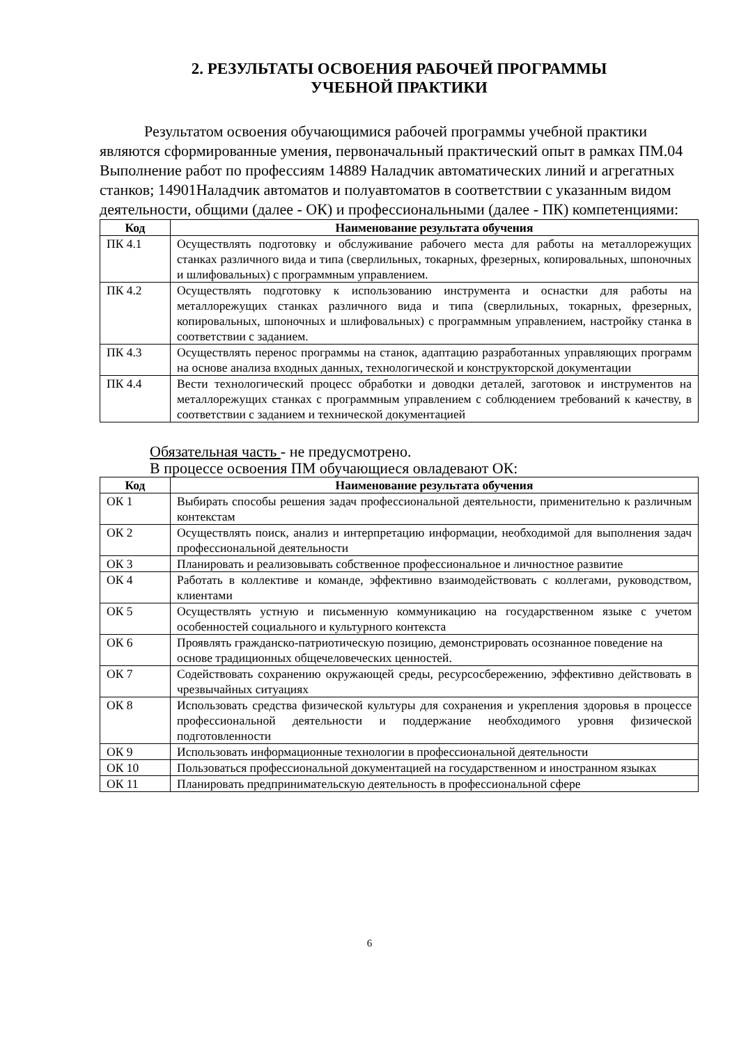2. РЕЗУЛЬТАТЫ ОСВОЕНИЯ РАБОЧЕЙ ПРОГРАММЫ
УЧЕБНОЙ ПРАКТИКИ
Результатом освоения обучающимися рабочей программы учебной практики являются сформированные умения, первоначальный практический опыт в рамках ПМ.04 Выполнение работ по профессиям 14889 Наладчик автоматических линий и агрегатных станков; 14901Наладчик автоматов и полуавтоматов в соответствии с указанным видом деятельности, общими (далее - ОК) и профессиональными (далее - ПК) компетенциями:
| Код | Наименование результата обучения |
| --- | --- |
| ПК 4.1 | Осуществлять подготовку и обслуживание рабочего места для работы на металлорежущих станках различного вида и типа (сверлильных, токарных, фрезерных, копировальных, шпоночных и шлифовальных) с программным управлением. |
| ПК 4.2 | Осуществлять подготовку к использованию инструмента и оснастки для работы на металлорежущих станках различного вида и типа (сверлильных, токарных, фрезерных, копировальных, шпоночных и шлифовальных) с программным управлением, настройку станка в соответствии с заданием. |
| ПК 4.3 | Осуществлять перенос программы на станок, адаптацию разработанных управляющих программ на основе анализа входных данных, технологической и конструкторской документации |
| ПК 4.4 | Вести технологический процесс обработки и доводки деталей, заготовок и инструментов на металлорежущих станках с программным управлением с соблюдением требований к качеству, в соответствии с заданием и технической документацией |
Обязательная часть - не предусмотрено.
В процессе освоения ПМ обучающиеся овладевают ОК:
| Код | Наименование результата обучения |
| --- | --- |
| ОК 1 | Выбирать способы решения задач профессиональной деятельности, применительно к различным контекстам |
| ОК 2 | Осуществлять поиск, анализ и интерпретацию информации, необходимой для выполнения задач профессиональной деятельности |
| ОК 3 | Планировать и реализовывать собственное профессиональное и личностное развитие |
| ОК 4 | Работать в коллективе и команде, эффективно взаимодействовать с коллегами, руководством, клиентами |
| ОК 5 | Осуществлять устную и письменную коммуникацию на государственном языке с учетом особенностей социального и культурного контекста |
| ОК 6 | Проявлять гражданско-патриотическую позицию, демонстрировать осознанное поведение на основе традиционных общечеловеческих ценностей. |
| ОК 7 | Содействовать сохранению окружающей среды, ресурсосбережению, эффективно действовать в чрезвычайных ситуациях |
| ОК 8 | Использовать средства физической культуры для сохранения и укрепления здоровья в процессе профессиональной деятельности и поддержание необходимого уровня физической подготовленности |
| ОК 9 | Использовать информационные технологии в профессиональной деятельности |
| ОК 10 | Пользоваться профессиональной документацией на государственном и иностранном языках |
| ОК 11 | Планировать предпринимательскую деятельность в профессиональной сфере |
6